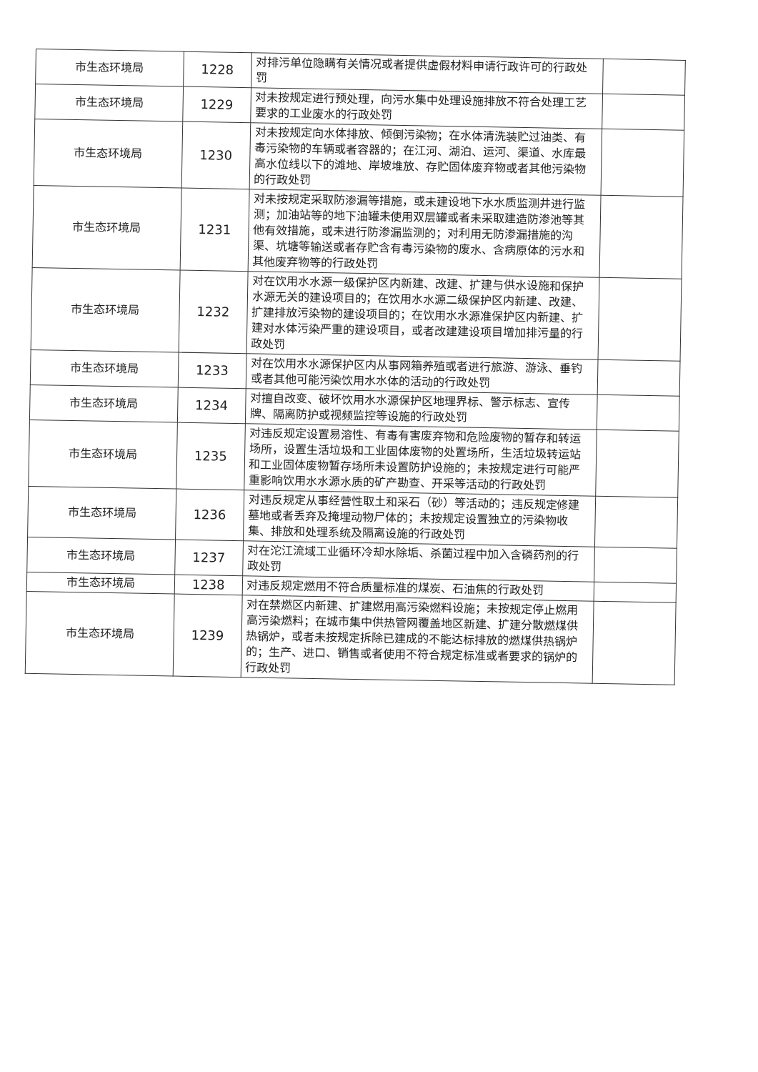| 市生态环境局 | 1228 | 对排污单位隐瞒有关情况或者提供虚假材料申请行政许可的行政处罚 | |
| 市生态环境局 | 1229 | 对未按规定进行预处理，向污水集中处理设施排放不符合处理工艺要求的工业废水的行政处罚 | |
| 市生态环境局 | 1230 | 对未按规定向水体排放、倾倒污染物；在水体清洗装贮过油类、有毒污染物的车辆或者容器的；在江河、湖泊、运河、渠道、水库最高水位线以下的滩地、岸坡堆放、存贮固体废弃物或者其他污染物的行政处罚 | |
| 市生态环境局 | 1231 | 对未按规定采取防渗漏等措施，或未建设地下水水质监测井进行监测；加油站等的地下油罐未使用双层罐或者未采取建造防渗池等其他有效措施，或未进行防渗漏监测的；对利用无防渗漏措施的沟渠、坑塘等输送或者存贮含有毒污染物的废水、含病原体的污水和其他废弃物等的行政处罚 | |
| 市生态环境局 | 1232 | 对在饮用水水源一级保护区内新建、改建、扩建与供水设施和保护水源无关的建设项目的；在饮用水水源二级保护区内新建、改建、扩建排放污染物的建设项目的；在饮用水水源准保护区内新建、扩建对水体污染严重的建设项目，或者改建建设项目增加排污量的行政处罚 | |
| 市生态环境局 | 1233 | 对在饮用水水源保护区内从事网箱养殖或者进行旅游、游泳、垂钓或者其他可能污染饮用水水体的活动的行政处罚 | |
| 市生态环境局 | 1234 | 对擅自改变、破坏饮用水水源保护区地理界标、警示标志、宣传牌、隔离防护或视频监控等设施的行政处罚 | |
| 市生态环境局 | 1235 | 对违反规定设置易溶性、有毒有害废弃物和危险废物的暂存和转运场所，设置生活垃圾和工业固体废物的处置场所，生活垃圾转运站和工业固体废物暂存场所未设置防护设施的；未按规定进行可能严重影响饮用水水源水质的矿产勘查、开采等活动的行政处罚 | |
| 市生态环境局 | 1236 | 对违反规定从事经营性取土和采石（砂）等活动的；违反规定修建墓地或者丢弃及掩埋动物尸体的；未按规定设置独立的污染物收集、排放和处理系统及隔离设施的行政处罚 | |
| 市生态环境局 | 1237 | 对在沱江流域工业循环冷却水除垢、杀菌过程中加入含磷药剂的行政处罚 | |
| 市生态环境局 | 1238 | 对违反规定燃用不符合质量标准的煤炭、石油焦的行政处罚 | |
| 市生态环境局 | 1239 | 对在禁燃区内新建、扩建燃用高污染燃料设施；未按规定停止燃用高污染燃料；在城市集中供热管网覆盖地区新建、扩建分散燃煤供热锅炉，或者未按规定拆除已建成的不能达标排放的燃煤供热锅炉的；生产、进口、销售或者使用不符合规定标准或者要求的锅炉的行政处罚 | |